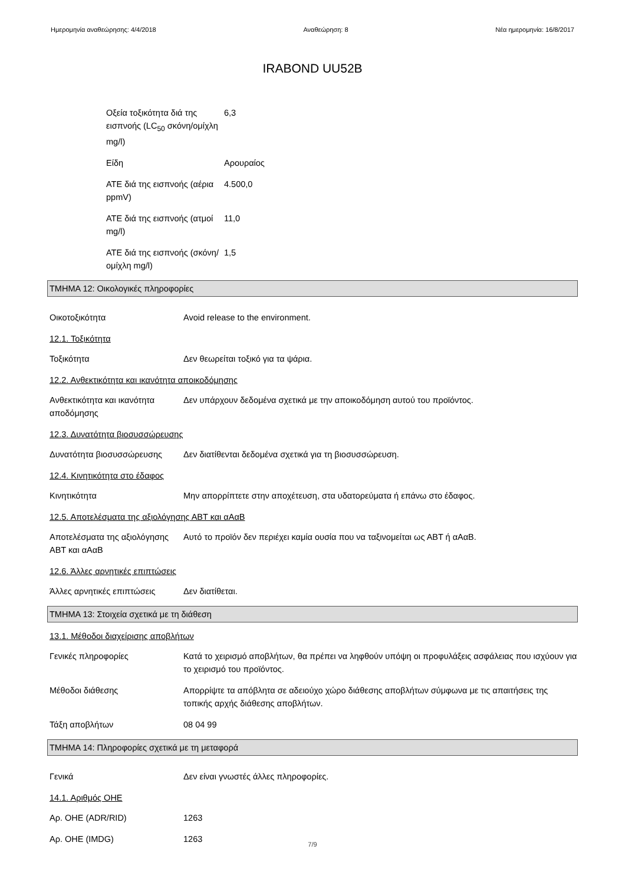Ημερομηνία αναθεώρησης: 4/4/2018 Αναθεώρηση: 8 Νέα ημερομηνία: 16/8/2017
IRABOND UU52B
Οξεία τοξικότητα διά της εισπνοής (LC<sub>50</sub> σκόνη/ομίχλη mg/l)
6,3
Είδη Αρουραίος
ATE διά της εισπνοής (αέρια ppmV)
4.500,0
ATE διά της εισπνοής (ατμοί mg/l)
11,0
ATE διά της εισπνοής (σκόνη/ομίχλη mg/l)
1,5
ΤΜΗΜΑ 12: Οικολογικές πληροφορίες
Οικοτοξικότητα Avoid release to the environment.
12.1. Τοξικότητα
Τοξικότητα Δεν θεωρείται τοξικό για τα ψάρια.
12.2. Ανθεκτικότητα και ικανότητα αποικοδόμησης
Ανθεκτικότητα και ικανότητα αποδόμησης
Δεν υπάρχουν δεδομένα σχετικά με την αποικοδόμηση αυτού του προϊόντος.
12.3. Δυνατότητα βιοσυσσώρευσης
Δυνατότητα βιοσυσσώρευσης Δεν διατίθενται δεδομένα σχετικά για τη βιοσυσσώρευση.
12.4. Κινητικότητα στο έδαφος
Κινητικότητα Μην απορρίπτετε στην αποχέτευση, στα υδατορεύματα ή επάνω στο έδαφος.
12.5. Αποτελέσματα της αξιολόγησης ΑΒΤ και αΑαΒ
Αποτελέσματα της αξιολόγησης ΑΒΤ και αΑαΒ
Αυτό το προϊόν δεν περιέχει καμία ουσία που να ταξινομείται ως ΑΒΤ ή αΑαΒ.
12.6. Άλλες αρνητικές επιπτώσεις
Άλλες αρνητικές επιπτώσεις Δεν διατίθεται.
ΤΜΗΜΑ 13: Στοιχεία σχετικά με τη διάθεση
13.1. Μέθοδοι διαχείρισης αποβλήτων
Γενικές πληροφορίες Κατά το χειρισμό αποβλήτων, θα πρέπει να ληφθούν υπόψη οι προφυλάξεις ασφάλειας που ισχύουν για το χειρισμό του προϊόντος.
Μέθοδοι διάθεσης Απορρίψτε τα απόβλητα σε αδειούχο χώρο διάθεσης αποβλήτων σύμφωνα με τις απαιτήσεις της τοπικής αρχής διάθεσης αποβλήτων.
Τάξη αποβλήτων 08 04 99
ΤΜΗΜΑ 14: Πληροφορίες σχετικά με τη μεταφορά
Γενικά Δεν είναι γνωστές άλλες πληροφορίες.
14.1. Αριθμός ΟΗΕ
Αρ. ΟΗΕ (ADR/RID) 1263
Αρ. ΟΗΕ (IMDG) 1263
7/9